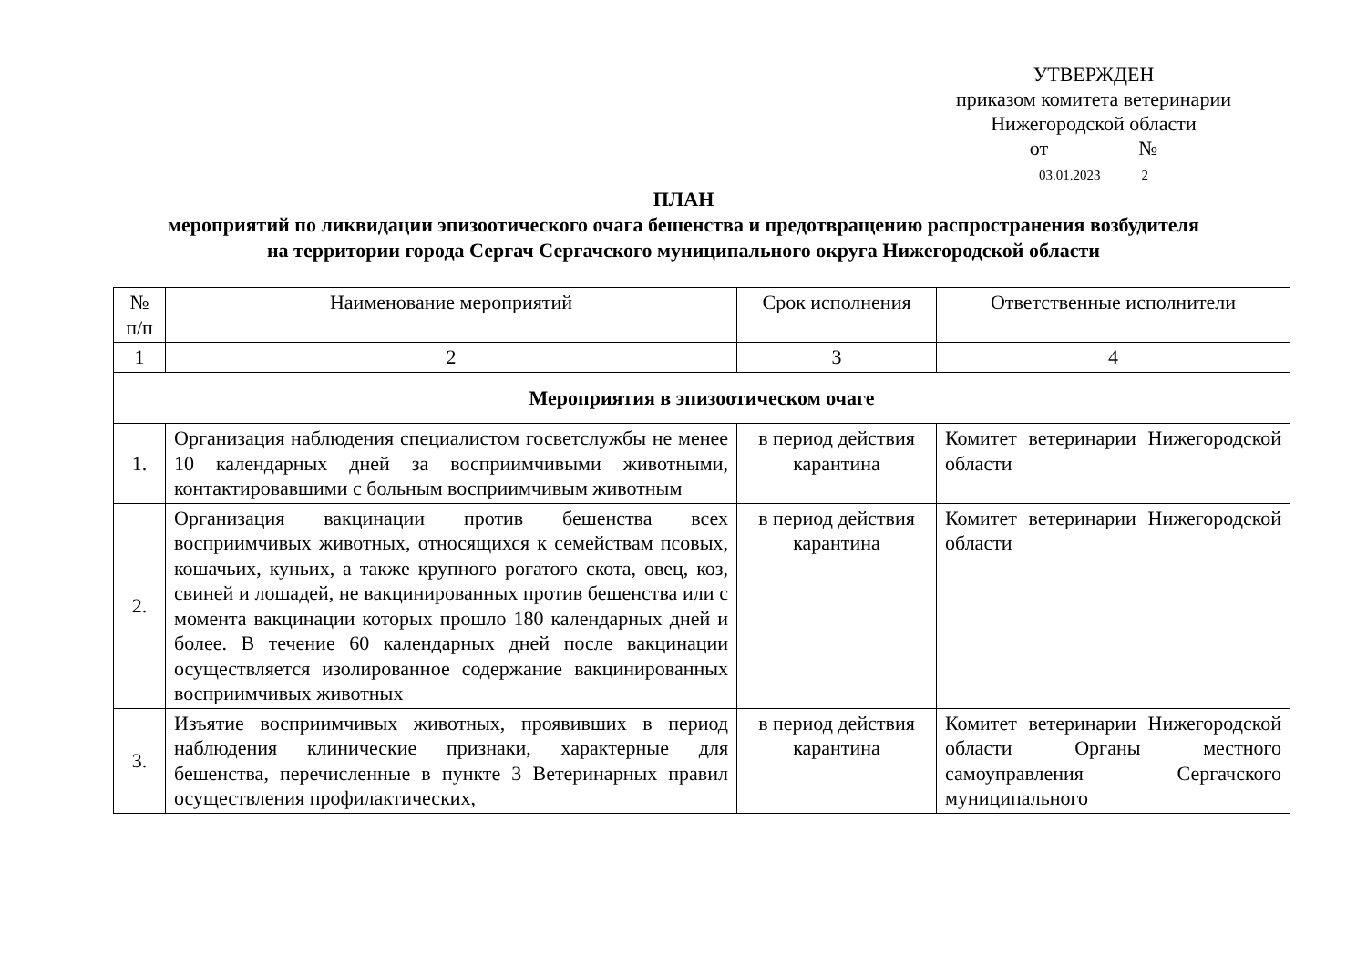УТВЕРЖДЕН
приказом комитета ветеринарии
Нижегородской области
от №
03.01.2023 2
ПЛАН
мероприятий по ликвидации эпизоотического очага бешенства и предотвращению распространения возбудителя на территории города Сергач Сергачского муниципального округа Нижегородской области
| № п/п | Наименование мероприятий | Срок исполнения | Ответственные исполнители |
| --- | --- | --- | --- |
| 1 | 2 | 3 | 4 |
| Мероприятия в эпизоотическом очаге | | | |
| 1. | Организация наблюдения специалистом госветслужбы не менее 10 календарных дней за восприимчивыми животными, контактировавшими с больным восприимчивым животным | в период действия карантина | Комитет ветеринарии Нижегородской области |
| 2. | Организация вакцинации против бешенства всех восприимчивых животных, относящихся к семействам псовых, кошачьих, куньих, а также крупного рогатого скота, овец, коз, свиней и лошадей, не вакцинированных против бешенства или с момента вакцинации которых прошло 180 календарных дней и более. В течение 60 календарных дней после вакцинации осуществляется изолированное содержание вакцинированных восприимчивых животных | в период действия карантина | Комитет ветеринарии Нижегородской области |
| 3. | Изъятие восприимчивых животных, проявивших в период наблюдения клинические признаки, характерные для бешенства, перечисленные в пункте 3 Ветеринарных правил осуществления профилактических, | в период действия карантина | Комитет ветеринарии Нижегородской области Органы местного самоуправления Сергачского муниципального |